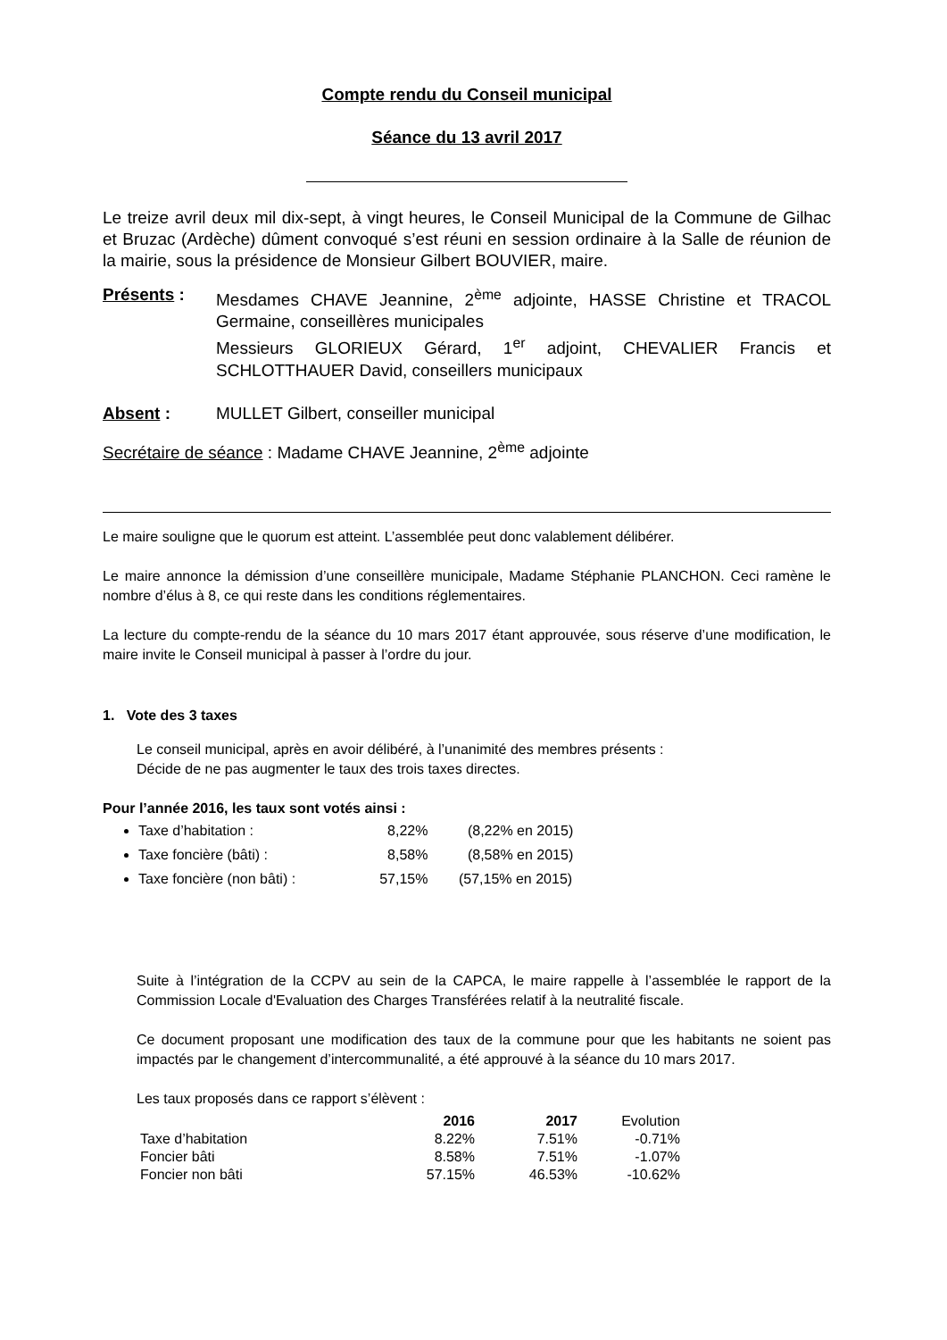Compte rendu du Conseil municipal
Séance du 13 avril 2017
Le treize avril deux mil dix-sept, à vingt heures, le Conseil Municipal de la Commune de Gilhac et Bruzac (Ardèche) dûment convoqué s’est réuni en session ordinaire à la Salle de réunion de la mairie, sous la présidence de Monsieur Gilbert BOUVIER, maire.
Présents : Mesdames CHAVE Jeannine, 2<sup>ème</sup> adjointe, HASSE Christine et TRACOL Germaine, conseillères municipales
Messieurs GLORIEUX Gérard, 1<sup>er</sup> adjoint, CHEVALIER Francis et SCHLOTTHAUER David, conseillers municipaux
Absent : MULLET Gilbert, conseiller municipal
Secrétaire de séance : Madame CHAVE Jeannine, 2<sup>ème</sup> adjointe
Le maire souligne que le quorum est atteint. L’assemblée peut donc valablement délibérer.
Le maire annonce la démission d’une conseillère municipale, Madame Stéphanie PLANCHON. Ceci ramène le nombre d’élus à 8, ce qui reste dans les conditions réglementaires.
La lecture du compte-rendu de la séance du 10 mars 2017 étant approuvée, sous réserve d’une modification, le maire invite le Conseil municipal à passer à l’ordre du jour.
1. Vote des 3 taxes
Le conseil municipal, après en avoir délibéré, à l’unanimité des membres présents :
Décide de ne pas augmenter le taux des trois taxes directes.
Pour l’année 2016, les taux sont votés ainsi :
Taxe d’habitation : 8,22% (8,22% en 2015)
Taxe foncière (bâti) : 8,58% (8,58% en 2015)
Taxe foncière (non bâti) : 57,15% (57,15% en 2015)
Suite à l’intégration de la CCPV au sein de la CAPCA, le maire rappelle à l’assemblée le rapport de la Commission Locale d'Evaluation des Charges Transférées relatif à la neutralité fiscale.
Ce document proposant une modification des taux de la commune pour que les habitants ne soient pas impactés par le changement d’intercommunalité, a été approuvé à la séance du 10 mars 2017.
Les taux proposés dans ce rapport s’élèvent :
| | 2016 | 2017 | Evolution |
| --- | --- | --- | --- |
| Taxe d’habitation | 8.22% | 7.51% | -0.71% |
| Foncier bâti | 8.58% | 7.51% | -1.07% |
| Foncier non bâti | 57.15% | 46.53% | -10.62% |